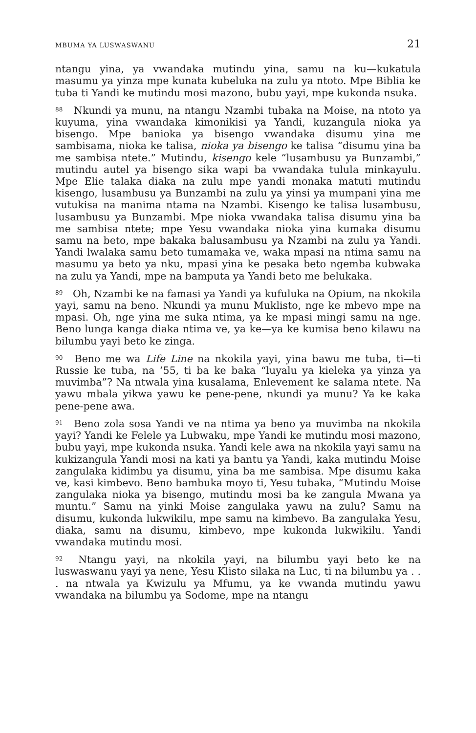MBUMA YA LUSWASWANU 21
ntangu yina, ya vwandaka mutindu yina, samu na ku—kukatula masumu ya yinza mpe kunata kubeluka na zulu ya ntoto. Mpe Biblia ke tuba ti Yandi ke mutindu mosi mazono, bubu yayi, mpe kukonda nsuka.
<sup>88</sup> Nkundi ya munu, na ntangu Nzambi tubaka na Moise, na ntoto ya kuyuma, yina vwandaka kimonikisi ya Yandi, kuzangula nioka ya bisengo. Mpe banioka ya bisengo vwandaka disumu yina me sambisama, nioka ke talisa, nioka ya bisengo ke talisa “disumu yina ba me sambisa ntete.” Mutindu, kisengo kele “lusambusu ya Bunzambi,” mutindu autel ya bisengo sika wapi ba vwandaka tulula minkayulu. Mpe Elie talaka diaka na zulu mpe yandi monaka matuti mutindu kisengo, lusambusu ya Bunzambi na zulu ya yinsi ya mumpani yina me vutukisa na manima ntama na Nzambi. Kisengo ke talisa lusambusu, lusambusu ya Bunzambi. Mpe nioka vwandaka talisa disumu yina ba me sambisa ntete; mpe Yesu vwandaka nioka yina kumaka disumu samu na beto, mpe bakaka balusambusu ya Nzambi na zulu ya Yandi. Yandi lwalaka samu beto tumamaka ve, waka mpasi na ntima samu na masumu ya beto ya nku, mpasi yina ke pesaka beto ngemba kubwaka na zulu ya Yandi, mpe na bamputa ya Yandi beto me belukaka.
<sup>89</sup> Oh, Nzambi ke na famasi ya Yandi ya kufuluka na Opium, na nkokila yayi, samu na beno. Nkundi ya munu Muklisto, nge ke mbevo mpe na mpasi. Oh, nge yina me suka ntima, ya ke mpasi mingi samu na nge. Beno lunga kanga diaka ntima ve, ya ke—ya ke kumisa beno kilawu na bilumbu yayi beto ke zinga.
<sup>90</sup> Beno me wa Life Line na nkokila yayi, yina bawu me tuba, ti—ti Russie ke tuba, na ’55, ti ba ke baka “luyalu ya kieleka ya yinza ya muvimba”? Na ntwala yina kusalama, Enlevement ke salama ntete. Na yawu mbala yikwa yawu ke pene-pene, nkundi ya munu? Ya ke kaka pene-pene awa.
<sup>91</sup> Beno zola sosa Yandi ve na ntima ya beno ya muvimba na nkokila yayi? Yandi ke Felele ya Lubwaku, mpe Yandi ke mutindu mosi mazono, bubu yayi, mpe kukonda nsuka. Yandi kele awa na nkokila yayi samu na kukizangula Yandi mosi na kati ya bantu ya Yandi, kaka mutindu Moise zangulaka kidimbu ya disumu, yina ba me sambisa. Mpe disumu kaka ve, kasi kimbevo. Beno bambuka moyo ti, Yesu tubaka, “Mutindu Moise zangulaka nioka ya bisengo, mutindu mosi ba ke zangula Mwana ya muntu.” Samu na yinki Moise zangulaka yawu na zulu? Samu na disumu, kukonda lukwikilu, mpe samu na kimbevo. Ba zangulaka Yesu, diaka, samu na disumu, kimbevo, mpe kukonda lukwikilu. Yandi vwandaka mutindu mosi.
<sup>92</sup> Ntangu yayi, na nkokila yayi, na bilumbu yayi beto ke na luswaswanu yayi ya nene, Yesu Klisto silaka na Luc, ti na bilumbu ya . . . na ntwala ya Kwizulu ya Mfumu, ya ke vwanda mutindu yawu vwandaka na bilumbu ya Sodome, mpe na ntangu